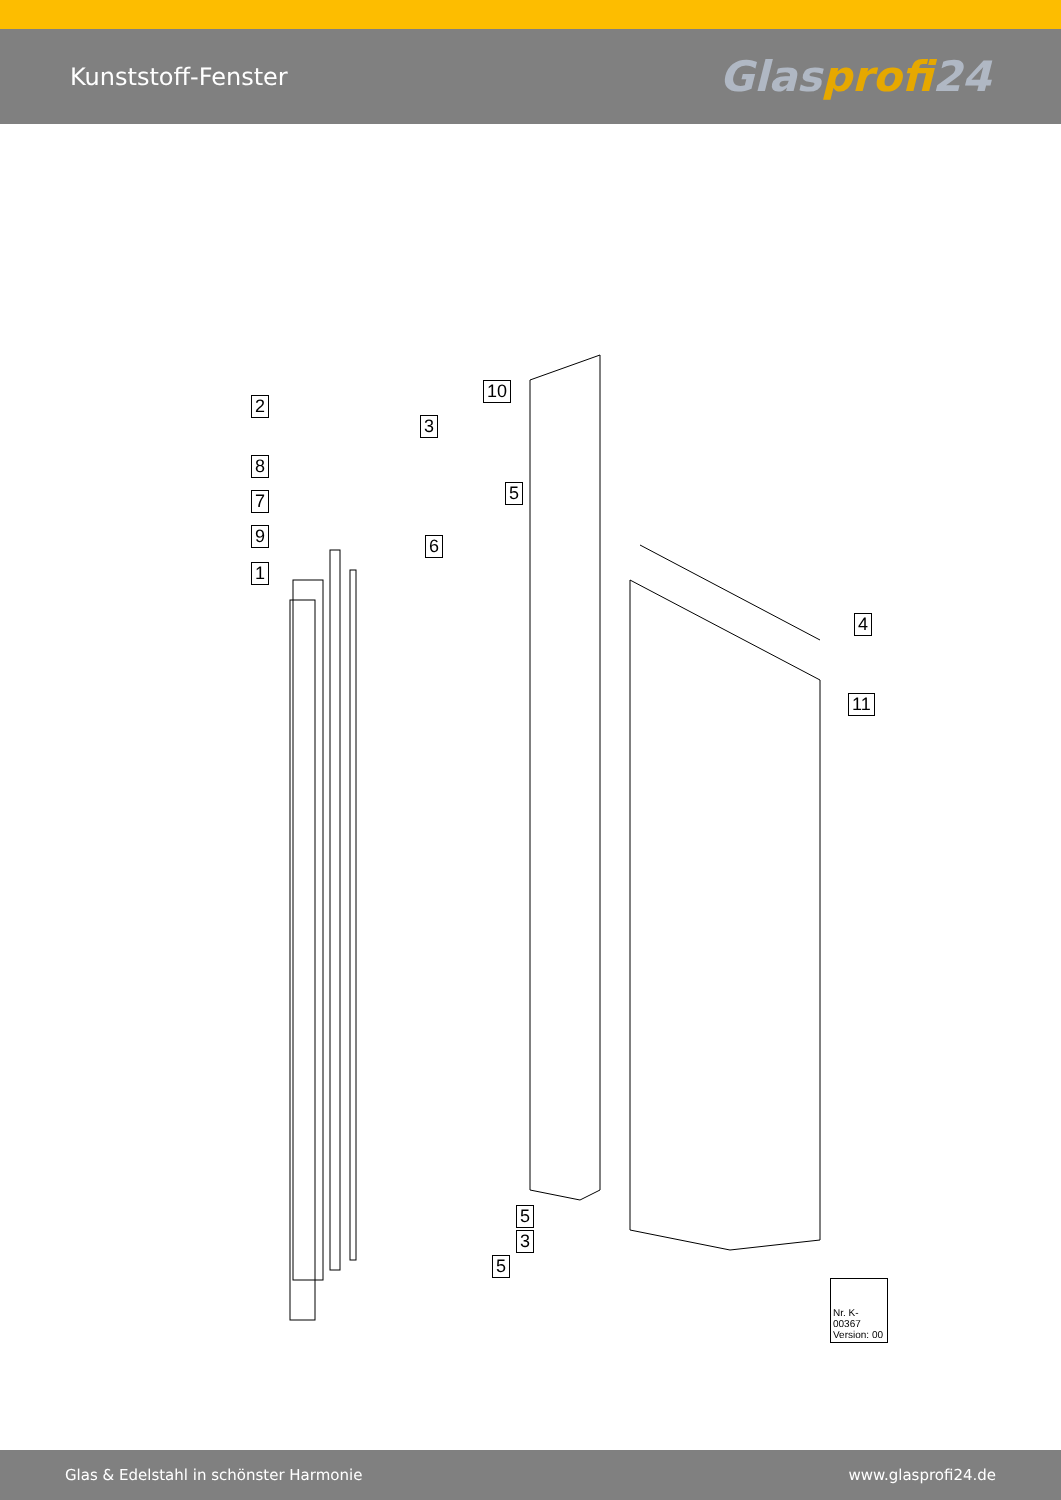Kunststoff-Fenster
Glasprofi24
2
8
7
9
1
10
3
5
6
4
11
5
3
5
Nr. K-00367
Version: 00
Glas & Edelstahl in schönster Harmonie www.glasprofi24.de